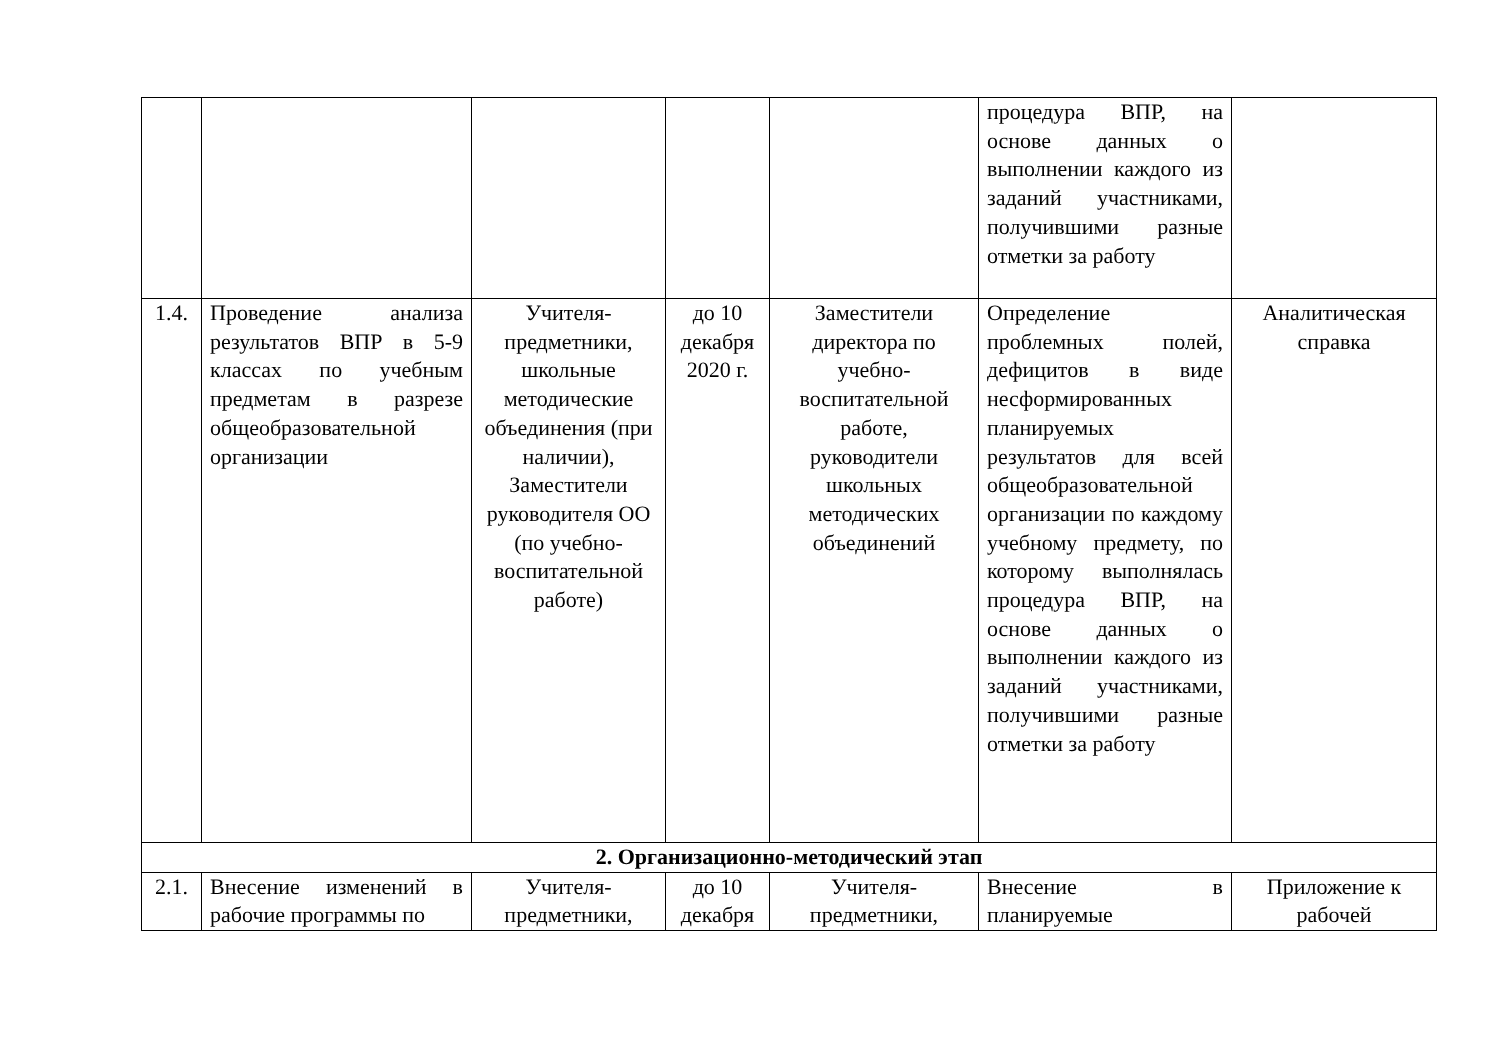| | | | | | процедура ВПР, на основе данных о выполнении каждого из заданий участниками, получившими разные отметки за работу | |
| 1.4. | Проведение анализа результатов ВПР в 5-9 классах по учебным предметам в разрезе общеобразовательной организации | Учителя-предметники, школьные методические объединения (при наличии), Заместители руководителя ОО (по учебно-воспитательной работе) | до 10 декабря 2020 г. | Заместители директора по учебно-воспитательной работе, руководители школьных методических объединений | Определение проблемных полей, дефицитов в виде несформированных планируемых результатов для всей общеобразовательной организации по каждому учебному предмету, по которому выполнялась процедура ВПР, на основе данных о выполнении каждого из заданий участниками, получившими разные отметки за работу | Аналитическая справка |
| 2. Организационно-методический этап | | | | | | |
| 2.1. | Внесение изменений в рабочие программы по | Учителя-предметники, | до 10 декабря | Учителя-предметники, | Внесение в планируемые | Приложение к рабочей |